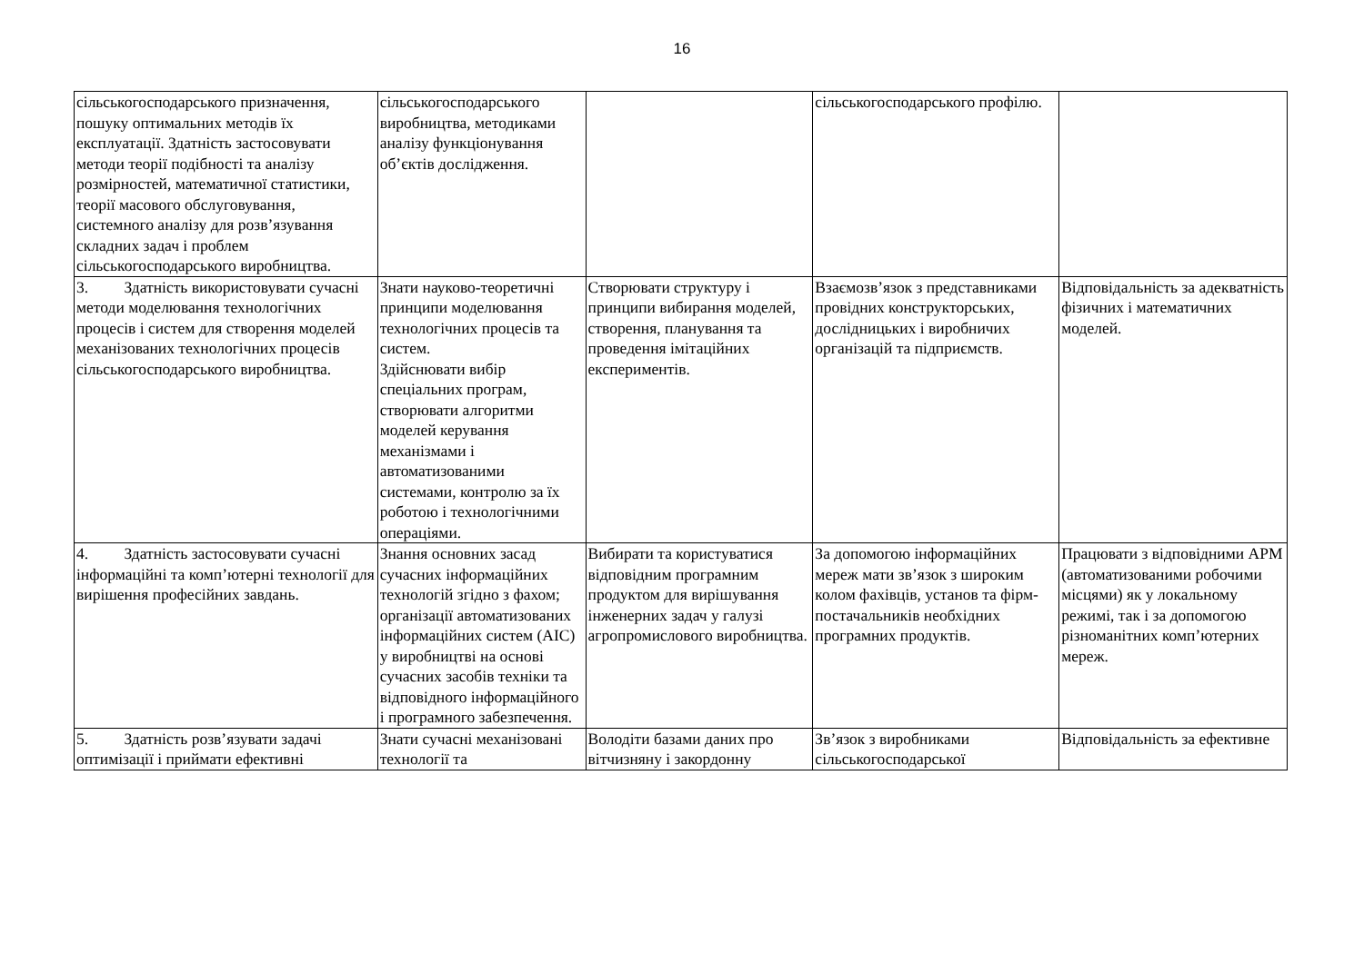16
| сільськогосподарського призначення, пошуку оптимальних методів їх експлуатації. Здатність застосовувати методи теорії подібності та аналізу розмірностей, математичної статистики, теорії масового обслуговування, системного аналізу для розв’язування складних задач і проблем сільськогосподарського виробництва. | сільськогосподарського виробництва, методиками аналізу функціонування об’єктів дослідження. | | сільськогосподарського профілю. | |
| 3. Здатність використовувати сучасні методи моделювання технологічних процесів і систем для створення моделей механізованих технологічних процесів сільськогосподарського виробництва. | Знати науково-теоретичні принципи моделювання технологічних процесів та систем. Здійснювати вибір спеціальних програм, створювати алгоритми моделей керування механізмами і автоматизованими системами, контролю за їх роботою і технологічними операціями. | Створювати структуру і принципи вибирання моделей, створення, планування та проведення імітаційних експериментів. | Взаємозв’язок з представниками провідних конструкторських, дослідницьких і виробничих організацій та підприємств. | Відповідальність за адекватність фізичних і математичних моделей. |
| 4. Здатність застосовувати сучасні інформаційні та комп’ютерні технології для вирішення професійних завдань. | Знання основних засад сучасних інформаційних технологій згідно з фахом; організації автоматизованих інформаційних систем (АІС) у виробництві на основі сучасних засобів техніки та відповідного інформаційного і програмного забезпечення. | Вибирати та користуватися відповідним програмним продуктом для вирішування інженерних задач у галузі агропромислового виробництва. | За допомогою інформаційних мереж мати зв’язок з широким колом фахівців, установ та фірм-постачальників необхідних програмних продуктів. | Працювати з відповідними АРМ (автоматизованими робочими місцями) як у локальному режимі, так і за допомогою різноманітних комп’ютерних мереж. |
| 5. Здатність розв’язувати задачі оптимізації і приймати ефективні | Знати сучасні механізовані технології та | Володіти базами даних про вітчизняну і закордонну | Зв’язок з виробниками сільськогосподарської | Відповідальність за ефективне |